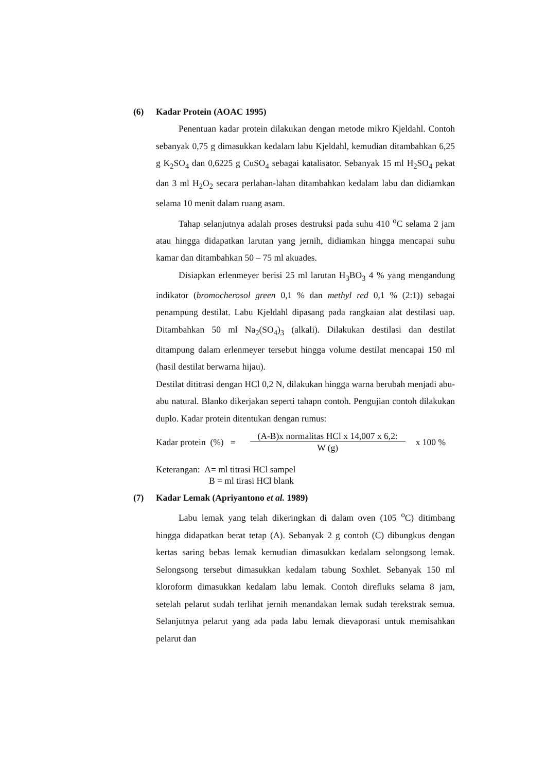(6) Kadar Protein (AOAC 1995)
Penentuan kadar protein dilakukan dengan metode mikro Kjeldahl. Contoh sebanyak 0,75 g dimasukkan kedalam labu Kjeldahl, kemudian ditambahkan 6,25 g K<sub>2</sub>SO<sub>4</sub> dan 0,6225 g CuSO<sub>4</sub> sebagai katalisator. Sebanyak 15 ml H<sub>2</sub>SO<sub>4</sub> pekat dan 3 ml H<sub>2</sub>O<sub>2</sub> secara perlahan-lahan ditambahkan kedalam labu dan didiamkan selama 10 menit dalam ruang asam.
Tahap selanjutnya adalah proses destruksi pada suhu 410 <sup>o</sup>C selama 2 jam atau hingga didapatkan larutan yang jernih, didiamkan hingga mencapai suhu kamar dan ditambahkan 50 – 75 ml akuades.
Disiapkan erlenmeyer berisi 25 ml larutan H<sub>3</sub>BO<sub>3</sub> 4 % yang mengandung indikator (bromocherosol green 0,1 % dan methyl red 0,1 % (2:1)) sebagai penampung destilat. Labu Kjeldahl dipasang pada rangkaian alat destilasi uap. Ditambahkan 50 ml Na<sub>2</sub>(SO<sub>4</sub>)<sub>3</sub> (alkali). Dilakukan destilasi dan destilat ditampung dalam erlenmeyer tersebut hingga volume destilat mencapai 150 ml (hasil destilat berwarna hijau).
Destilat dititrasi dengan HCl 0,2 N, dilakukan hingga warna berubah menjadi abu-abu natural. Blanko dikerjakan seperti tahapn contoh. Pengujian contoh dilakukan duplo. Kadar protein ditentukan dengan rumus:
Kadar protein (%) =
(A-B)x normalitas HCl x 14,007 x 6,2:
W (g)
x 100 %
Keterangan: A= ml titrasi HCl sampel
B = ml tirasi HCl blank
(7) Kadar Lemak (Apriyantono et al. 1989)
Labu lemak yang telah dikeringkan di dalam oven (105 <sup>o</sup>C) ditimbang hingga didapatkan berat tetap (A). Sebanyak 2 g contoh (C) dibungkus dengan kertas saring bebas lemak kemudian dimasukkan kedalam selongsong lemak. Selongsong tersebut dimasukkan kedalam tabung Soxhlet. Sebanyak 150 ml kloroform dimasukkan kedalam labu lemak. Contoh direfluks selama 8 jam, setelah pelarut sudah terlihat jernih menandakan lemak sudah terekstrak semua. Selanjutnya pelarut yang ada pada labu lemak dievaporasi untuk memisahkan pelarut dan